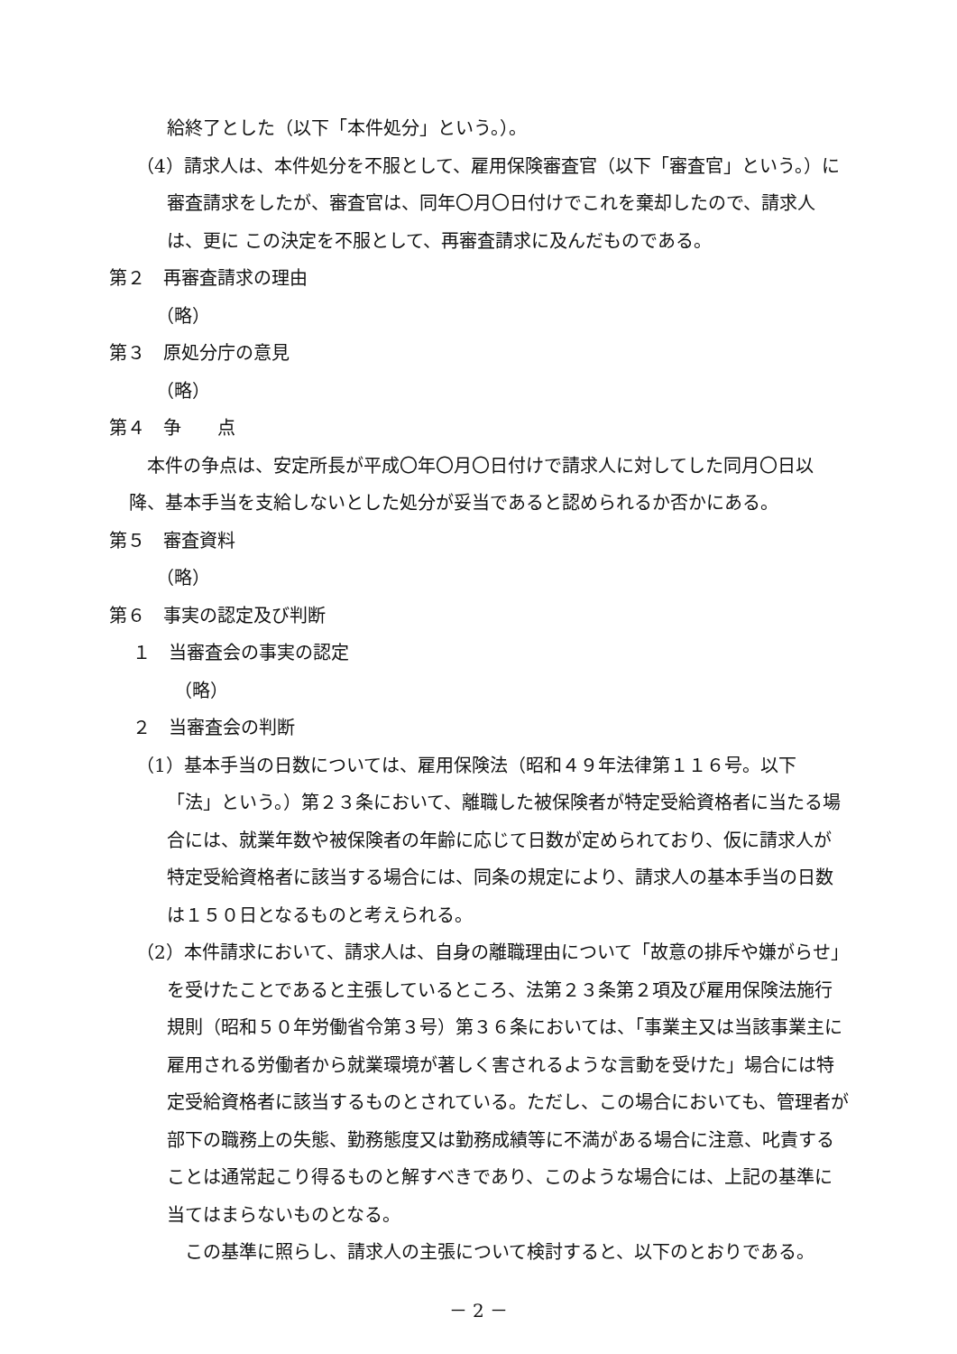給終了とした（以下「本件処分」という。）。
（4）請求人は、本件処分を不服として、雇用保険審査官（以下「審査官」という。）に審査請求をしたが、審査官は、同年〇月〇日付けでこれを棄却したので、請求人は、更に この決定を不服として、再審査請求に及んだものである。
第２　再審査請求の理由
（略）
第３　原処分庁の意見
（略）
第４　争　　点
本件の争点は、安定所長が平成〇年〇月〇日付けで請求人に対してした同月〇日以降、基本手当を支給しないとした処分が妥当であると認められるか否かにある。
第５　審査資料
（略）
第６　事実の認定及び判断
１　当審査会の事実の認定
（略）
２　当審査会の判断
（1）基本手当の日数については、雇用保険法（昭和４９年法律第１１６号。以下「法」という。）第２３条において、離職した被保険者が特定受給資格者に当たる場合には、就業年数や被保険者の年齢に応じて日数が定められており、仮に請求人が特定受給資格者に該当する場合には、同条の規定により、請求人の基本手当の日数は１５０日となるものと考えられる。
（2）本件請求において、請求人は、自身の離職理由について「故意の排斥や嫌がらせ」を受けたことであると主張しているところ、法第２３条第２項及び雇用保険法施行規則（昭和５０年労働省令第３号）第３６条においては、「事業主又は当該事業主に雇用される労働者から就業環境が著しく害されるような言動を受けた」場合には特定受給資格者に該当するものとされている。ただし、この場合においても、管理者が部下の職務上の失態、勤務態度又は勤務成績等に不満がある場合に注意、叱責することは通常起こり得るものと解すべきであり、このような場合には、上記の基準に当てはまらないものとなる。
この基準に照らし、請求人の主張について検討すると、以下のとおりである。
－ 2 －